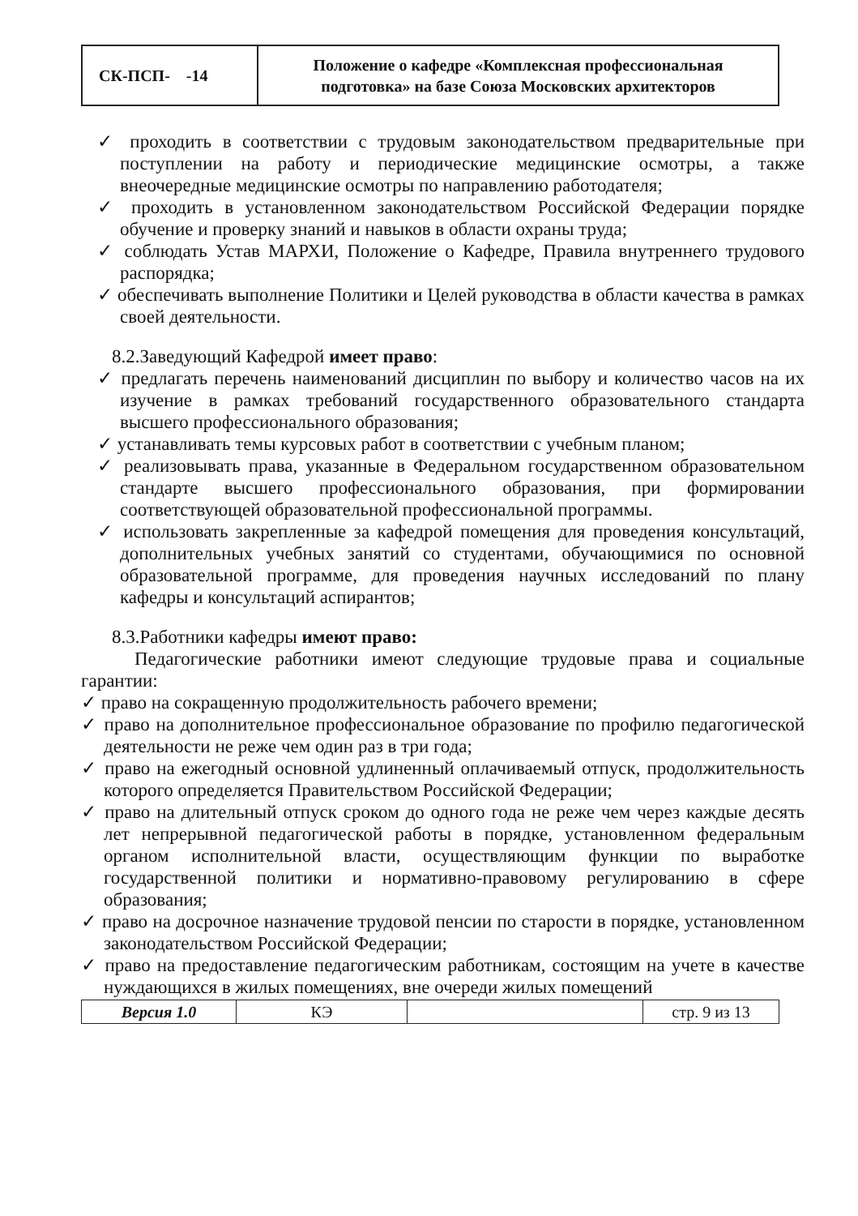| СК-ПСП- -14 | Положение о кафедре «Комплексная профессиональная подготовка» на базе Союза Московских архитекторов |
✓ проходить в соответствии с трудовым законодательством предварительные при поступлении на работу и периодические медицинские осмотры, а также внеочередные медицинские осмотры по направлению работодателя;
✓ проходить в установленном законодательством Российской Федерации порядке обучение и проверку знаний и навыков в области охраны труда;
✓ соблюдать Устав МАРХИ, Положение о Кафедре, Правила внутреннего трудового распорядка;
✓ обеспечивать выполнение Политики и Целей руководства в области качества в рамках своей деятельности.
8.2.Заведующий Кафедрой имеет право:
✓ предлагать перечень наименований дисциплин по выбору и количество часов на их изучение в рамках требований государственного образовательного стандарта высшего профессионального образования;
✓ устанавливать темы курсовых работ в соответствии с учебным планом;
✓ реализовывать права, указанные в Федеральном государственном образовательном стандарте высшего профессионального образования, при формировании соответствующей образовательной профессиональной программы.
✓ использовать закрепленные за кафедрой помещения для проведения консультаций, дополнительных учебных занятий со студентами, обучающимися по основной образовательной программе, для проведения научных исследований по плану кафедры и консультаций аспирантов;
8.3.Работники кафедры имеют право:
Педагогические работники имеют следующие трудовые права и социальные гарантии:
✓ право на сокращенную продолжительность рабочего времени;
✓ право на дополнительное профессиональное образование по профилю педагогической деятельности не реже чем один раз в три года;
✓ право на ежегодный основной удлиненный оплачиваемый отпуск, продолжительность которого определяется Правительством Российской Федерации;
✓ право на длительный отпуск сроком до одного года не реже чем через каждые десять лет непрерывной педагогической работы в порядке, установленном федеральным органом исполнительной власти, осуществляющим функции по выработке государственной политики и нормативно-правовому регулированию в сфере образования;
✓ право на досрочное назначение трудовой пенсии по старости в порядке, установленном законодательством Российской Федерации;
✓ право на предоставление педагогическим работникам, состоящим на учете в качестве нуждающихся в жилых помещениях, вне очереди жилых помещений
| Версия 1.0 | КЭ | | стр. 9 из 13 |